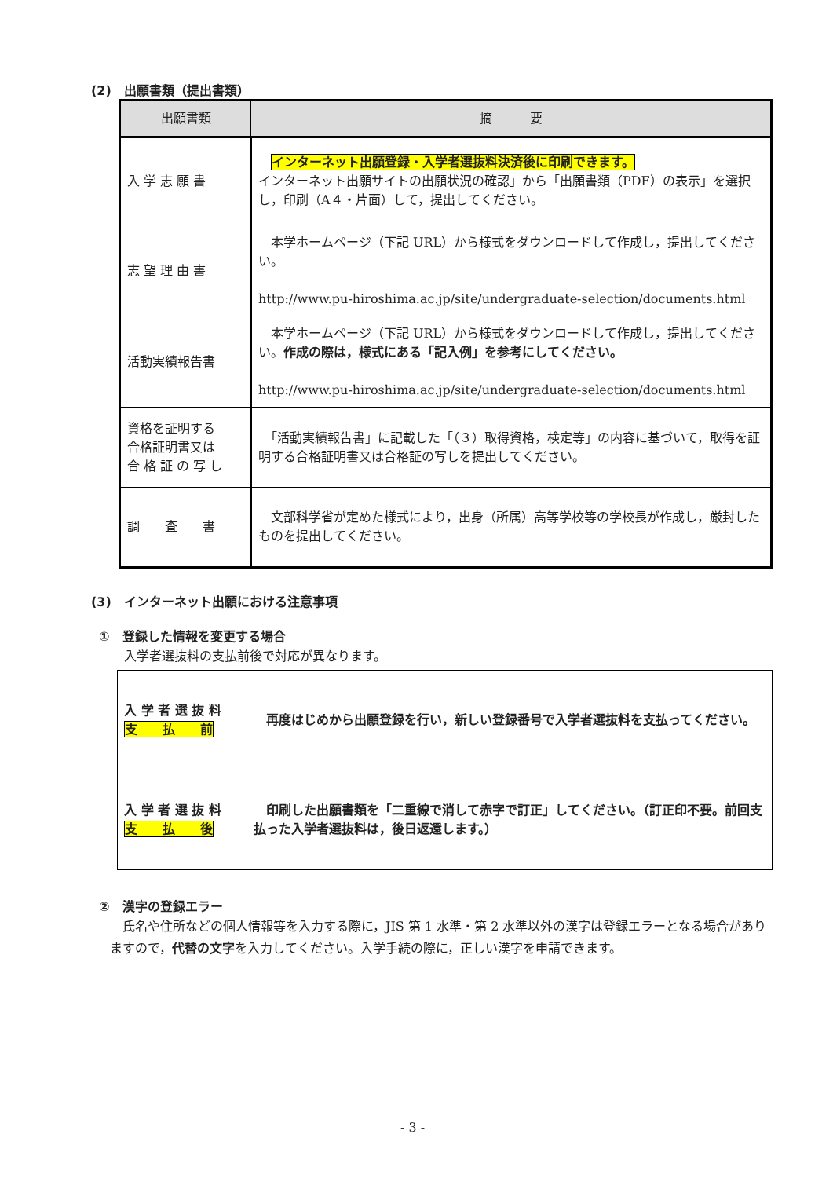(2)　出願書類（提出書類）
| 出願書類 | 摘 要 |
| --- | --- |
| 入 学 志 願 書 | インターネット出願登録・入学者選抜料決済後に印刷できます。 インターネット出願サイトの出願状況の確認」から「出願書類（PDF）の表示」を選択し，印刷（A４・片面）して，提出してください。 |
| 志 望 理 由 書 | 本学ホームページ（下記 URL）から様式をダウンロードして作成し，提出してください。 http://www.pu-hiroshima.ac.jp/site/undergraduate-selection/documents.html |
| 活動実績報告書 | 本学ホームページ（下記 URL）から様式をダウンロードして作成し，提出してください。 作成の際は，様式にある「記入例」を参考にしてください。 http://www.pu-hiroshima.ac.jp/site/undergraduate-selection/documents.html |
| 資格を証明する 合格証明書又は 合 格 証 の 写 し | 「活動実績報告書」に記載した「（３）取得資格，検定等」の内容に基づいて，取得を証明する合格証明書又は合格証の写しを提出してください。 |
| 調 査 書 | 文部科学省が定めた様式により，出身（所属）高等学校等の学校長が作成し，厳封したものを提出してください。 |
(3)　インターネット出願における注意事項
①　登録した情報を変更する場合
入学者選抜料の支払前後で対応が異なります。
| 入 学 者 選 抜 料 支 払 前 | 再度はじめから出願登録を行い，新しい登録番号で入学者選抜料を支払ってください。 |
| 入 学 者 選 抜 料 支 払 後 | 印刷した出願書類を「二重線で消して赤字で訂正」してください。（訂正印不要。前回支払った入学者選抜料は，後日返還します。） |
②　漢字の登録エラー
　氏名や住所などの個人情報等を入力する際に，JIS 第 1 水準・第 2 水準以外の漢字は登録エラーとなる場合がありますので，代替の文字を入力してください。入学手続の際に，正しい漢字を申請できます。
- 3 -